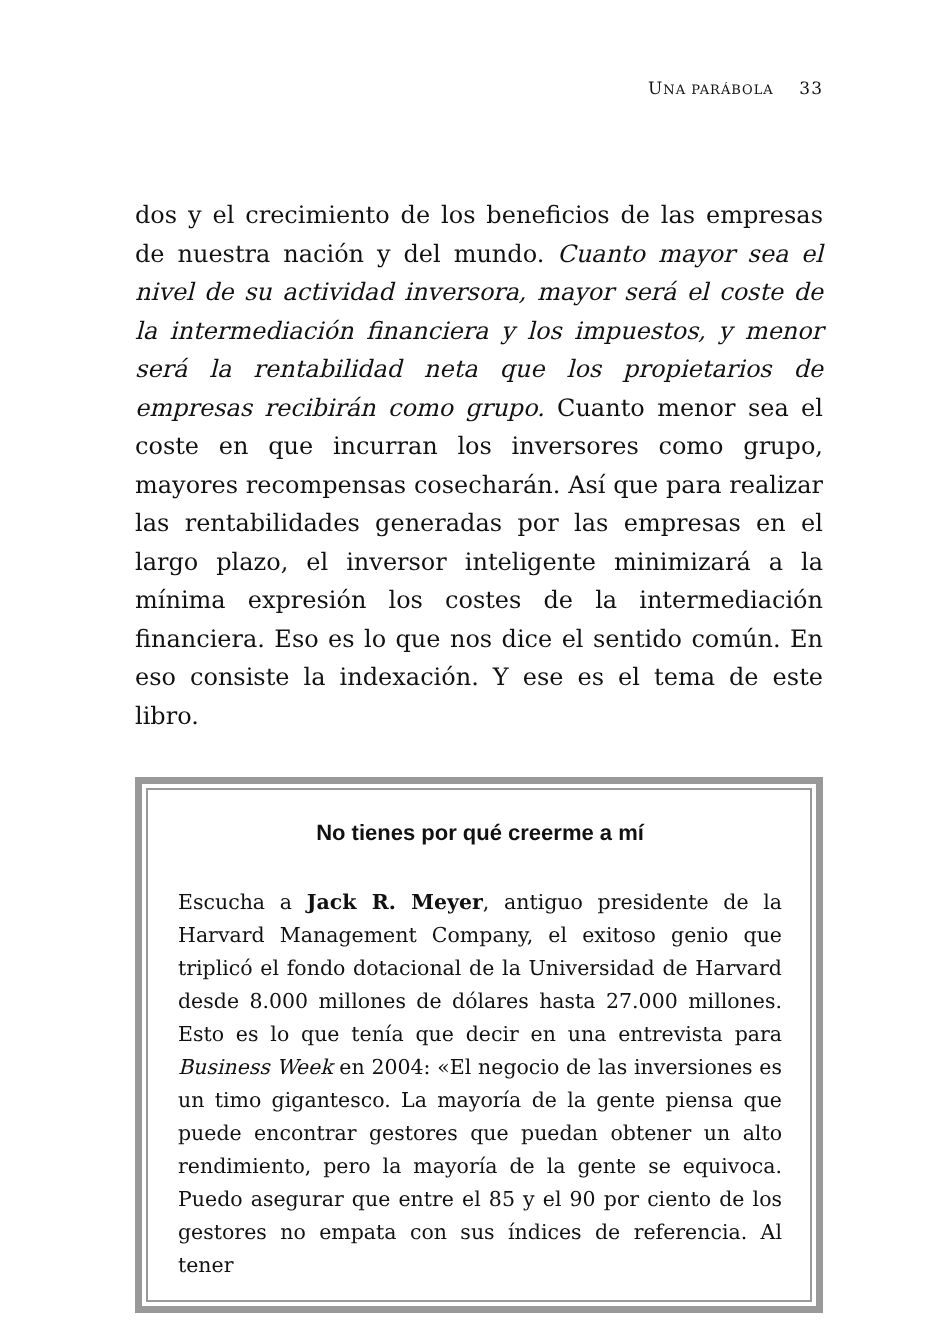UNA PARÁBOLA 33
dos y el crecimiento de los beneficios de las empresas de nuestra nación y del mundo. Cuanto mayor sea el nivel de su actividad inversora, mayor será el coste de la intermediación financiera y los impuestos, y menor será la rentabilidad neta que los propietarios de empresas recibirán como grupo. Cuanto menor sea el coste en que incurran los inversores como grupo, mayores recompensas cosecharán. Así que para realizar las rentabilidades generadas por las empresas en el largo plazo, el inversor inteligente minimizará a la mínima expresión los costes de la intermediación financiera. Eso es lo que nos dice el sentido común. En eso consiste la indexación. Y ese es el tema de este libro.
No tienes por qué creerme a mí
Escucha a Jack R. Meyer, antiguo presidente de la Harvard Management Company, el exitoso genio que triplicó el fondo dotacional de la Universidad de Harvard desde 8.000 millones de dólares hasta 27.000 millones. Esto es lo que tenía que decir en una entrevista para Business Week en 2004: «El negocio de las inversiones es un timo gigantesco. La mayoría de la gente piensa que puede encontrar gestores que puedan obtener un alto rendimiento, pero la mayoría de la gente se equivoca. Puedo asegurar que entre el 85 y el 90 por ciento de los gestores no empata con sus índices de referencia. Al tener